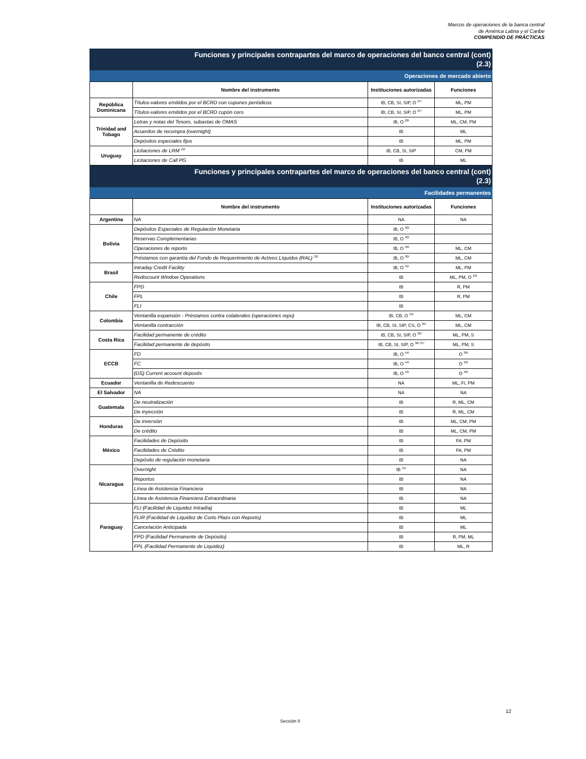Marcos de operaciones de la banca central
de América Latina y el Caribe
COMPENDIO DE PRÁCTICAS
Funciones y principales contrapartes del marco de operaciones del banco central (cont)
(2.3)
Operaciones de mercado abierto
| | Nombre del instrumento | Instituciones autorizadas | Funciones |
| --- | --- | --- | --- |
| República Dominicana | Títulos-valores emitidos por el BCRD con cupones periódicos | IB, CB, SI, SIP, O <sup>27/</sup> | ML, PM |
| | Títulos-valores emitidos por el BCRD cupón cero | IB, CB, SI, SIP, O <sup>27/</sup> | ML, PM |
| Trinidad and Tobago | Letras y notas del Tesoro, subastas de OMAS | IB, O <sup>28/</sup> | ML, CM, PM |
| | Acuerdos de recompra (overnight) | IB | ML |
| | Depósitos especiales fijos | IB | ML, PM |
| Uruguay | Licitaciones de LRM <sup>29/</sup> | IB, CB, SI, SIP | CM, PM |
| | Licitaciones de Call PG | IB | ML |
Funciones y principales contrapartes del marco de operaciones del banco central (cont)
(2.3)
Facilidades permanentes
| | Nombre del instrumento | Instituciones autorizadas | Funciones |
| --- | --- | --- | --- |
| Argentina | NA | NA | NA |
| Bolivia | Depósitos Especiales de Regulación Monetaria | IB, O <sup>30/</sup> | |
| | Reservas Complementarias | IB, O <sup>30/</sup> | |
| | Operaciones de reporto | IB, O <sup>30/</sup> | ML, CM |
| | Préstamos con garantía del Fondo de Requerimiento de Activos Líquidos (RAL) <sup>32/</sup> | IB, O <sup>30/</sup> | ML, CM |
| Brasil | Intraday Credit Facility | IB, O <sup>31/</sup> | ML, PM |
| | Rediscount Window Operations | IB | ML, PM, O <sup>33/</sup> |
| Chile | FPD | IB | R, PM |
| | FPL | IB | R, PM |
| | FLI | IB | |
| Colombia | Ventanilla expansión - Préstamos contra colaterales (operaciones repo) | IB, CB, O <sup>34/</sup> | ML, CM |
| | Ventanilla contracción | IB, CB, SI, SIP, CS, O <sup>35/</sup> | ML, CM |
| Costa Rica | Facilidad permanente de crédito | IB, CB, SI, SIP, O <sup>36/</sup> | ML, PM, S |
| | Facilidad permanente de depósito | IB, CB, SI, SIP, O <sup>36/ 37/</sup> | ML, PM, S |
| ECCB | FD | IB, O <sup>44/</sup> | O <sup>38/</sup> |
| | FC | IB, O <sup>44/</sup> | O <sup>39/</sup> |
| | (DS) Current account deposits | IB, O <sup>44/</sup> | O <sup>40/</sup> |
| Ecuador | Ventanilla de Redescuento | NA | ML, FI, PM |
| El Salvador | NA | NA | NA |
| Guatemala | De neutralización | IB | R, ML, CM |
| | De inyección | IB | R, ML, CM |
| Honduras | De inversión | IB | ML, CM, PM |
| | De crédito | IB | ML, CM, PM |
| México | Facilidades de Depósito | IB | FA, PM |
| | Facilidades de Crédito | IB | FA, PM |
| | Depósito de regulación monetaria | IB | NA |
| Nicaragua | Overnight | IB <sup>41/</sup> | NA |
| | Reportos | IB | NA |
| | Línea de Asistencia Financiera | IB | NA |
| | Línea de Asistencia Financiera Extraordinaria | IB | NA |
| Paraguay | FLI (Facilidad de Liquidez Intradía) | IB | ML |
| | FLIR (Facilidad de Liquidez de Corto Plazo con Reporto) | IB | ML |
| | Cancelación Anticipada | IB | ML |
| | FPD (Facilidad Permanente de Depósito) | IB | R, PM, ML |
| | FPL (Facilidad Permanente de Liquidez) | IB | ML, R |
12
Sección II